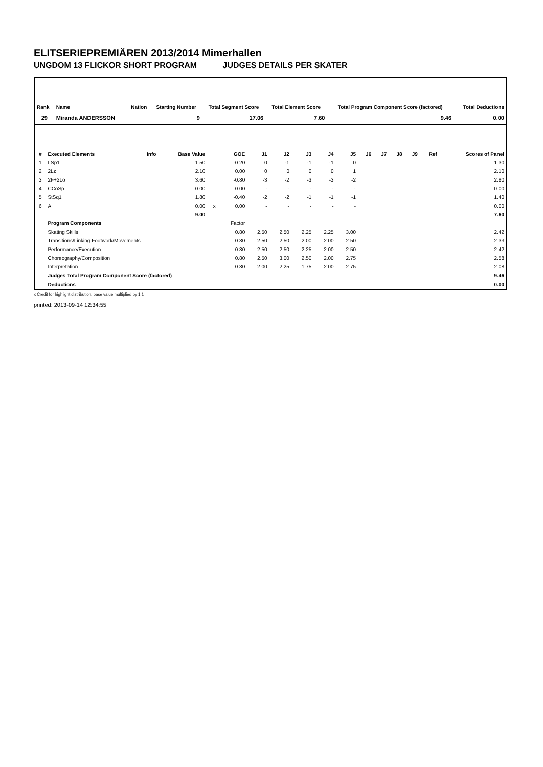ELITSERIEPREMIÄREN 2013/2014 Mimerhallen
UNGDOM 13 FLICKOR SHORT PROGRAM JUDGES DETAILS PER SKATER
| Rank | Name | Nation | Starting Number | Total Segment Score | Total Element Score | Total Program Component Score (factored) | Total Deductions |
| --- | --- | --- | --- | --- | --- | --- | --- |
| 29 | Miranda ANDERSSON | | 9 | 17.06 | 7.60 | 9.46 | 0.00 |
| # | Executed Elements | Info | Base Value | | GOE | J1 | J2 | J3 | J4 | J5 | J6 | J7 | J8 | J9 | Ref | Scores of Panel |
| --- | --- | --- | --- | --- | --- | --- | --- | --- | --- | --- | --- | --- | --- | --- | --- | --- |
| 1 | LSp1 | | 1.50 | | -0.20 | 0 | -1 | -1 | -1 | 0 | | | | | | 1.30 |
| 2 | 2Lz | | 2.10 | | 0.00 | 0 | 0 | 0 | 0 | 1 | | | | | | 2.10 |
| 3 | 2F+2Lo | | 3.60 | | -0.80 | -3 | -2 | -3 | -3 | -2 | | | | | | 2.80 |
| 4 | CCoSp | | 0.00 | | 0.00 | - | - | - | - | - | | | | | | 0.00 |
| 5 | StSq1 | | 1.80 | | -0.40 | -2 | -2 | -1 | -1 | -1 | | | | | | 1.40 |
| 6 | A | | 0.00 | x | 0.00 | - | - | - | - | - | | | | | | 0.00 |
| | | | 9.00 | | | | | | | | | | | | | 7.60 |
| | Program Components | | | | Factor | | | | | | | | | | | |
| | Skating Skills | | | | 0.80 | 2.50 | 2.50 | 2.25 | 2.25 | 3.00 | | | | | | 2.42 |
| | Transitions/Linking Footwork/Movements | | | | 0.80 | 2.50 | 2.50 | 2.00 | 2.00 | 2.50 | | | | | | 2.33 |
| | Performance/Execution | | | | 0.80 | 2.50 | 2.50 | 2.25 | 2.00 | 2.50 | | | | | | 2.42 |
| | Choreography/Composition | | | | 0.80 | 2.50 | 3.00 | 2.50 | 2.00 | 2.75 | | | | | | 2.58 |
| | Interpretation | | | | 0.80 | 2.00 | 2.25 | 1.75 | 2.00 | 2.75 | | | | | | 2.08 |
| | Judges Total Program Component Score (factored) | | | | | | | | | | | | | | | 9.46 |
| | Deductions | | | | | | | | | | | | | | | 0.00 |
x Credit for highlight distribution, base value multiplied by 1.1
printed: 2013-09-14 12:34:55